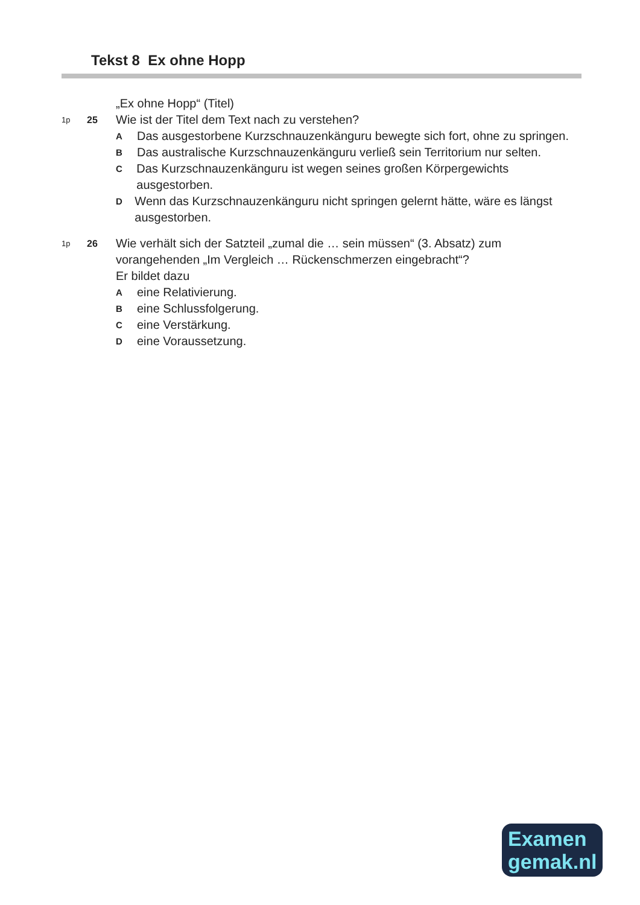Tekst 8 Ex ohne Hopp
„Ex ohne Hopp“ (Titel)
1p
25
Wie ist der Titel dem Text nach zu verstehen?
A
Das ausgestorbene Kurzschnauzenkänguru bewegte sich fort, ohne zu springen.
B
Das australische Kurzschnauzenkänguru verließ sein Territorium nur selten.
C
Das Kurzschnauzenkänguru ist wegen seines großen Körpergewichts ausgestorben.
D
Wenn das Kurzschnauzenkänguru nicht springen gelernt hätte, wäre es längst ausgestorben.
1p
26
Wie verhält sich der Satzteil „zumal die … sein müssen“ (3. Absatz) zum vorangehenden „Im Vergleich … Rückenschmerzen eingebracht“?
Er bildet dazu
A
eine Relativierung.
B
eine Schlussfolgerung.
C
eine Verstärkung.
D
eine Voraussetzung.
Examen
gemak.nl